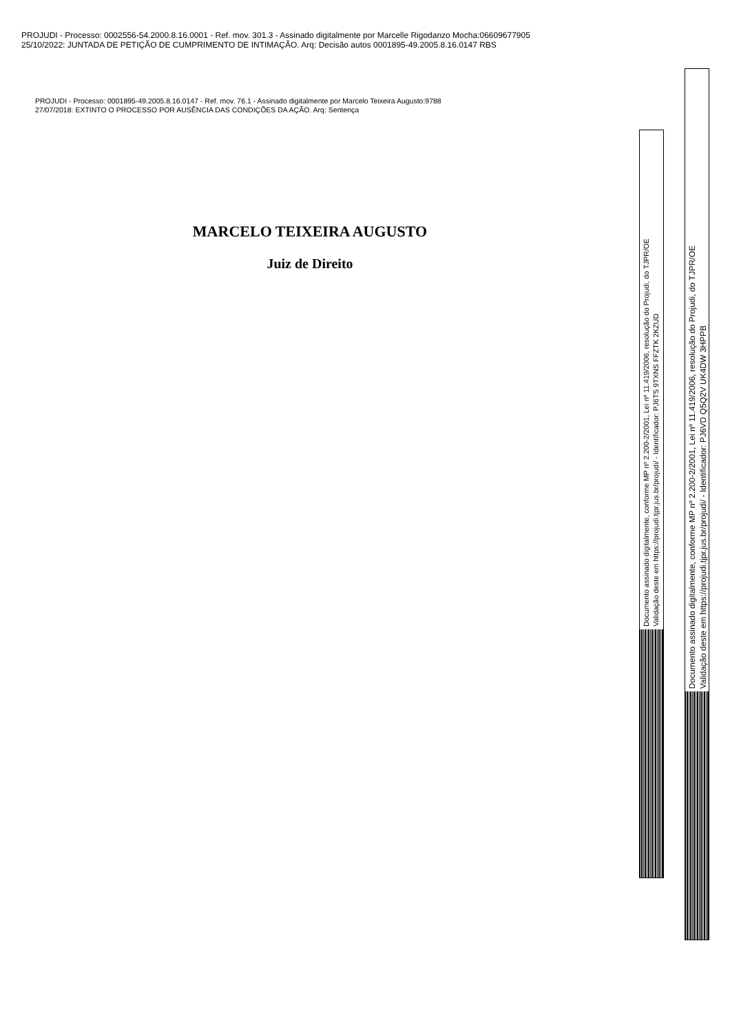PROJUDI - Processo: 0002556-54.2000.8.16.0001 - Ref. mov. 301.3 - Assinado digitalmente por Marcelle Rigodanzo Mocha:06609677905
25/10/2022: JUNTADA DE PETIÇÃO DE CUMPRIMENTO DE INTIMAÇÃO. Arq: Decisão autos 0001895-49.2005.8.16.0147 RBS
PROJUDI - Processo: 0001895-49.2005.8.16.0147 - Ref. mov. 76.1 - Assinado digitalmente por Marcelo Teixeira Augusto:9788
27/07/2018: EXTINTO O PROCESSO POR AUSÊNCIA DAS CONDIÇÕES DA AÇÃO. Arq: Sentença
MARCELO TEIXEIRA AUGUSTO
Juiz de Direito
Documento assinado digitalmente, conforme MP nº 2.200-2/2001, Lei nº 11.419/2006, resolução do Projudi, do TJPR/OE
Validação deste em https://projudi.tjpr.jus.br/projudi/ - Identificador: PJ6TS 9TXNS FFZTK 2KZUD
Documento assinado digitalmente, conforme MP nº 2.200-2/2001, Lei nº 11.419/2006, resolução do Projudi, do TJPR/OE
Validação deste em https://projudi.tjpr.jus.br/projudi/ - Identificador: PJ6VD Q5Q2V UK4DW 3HPPB